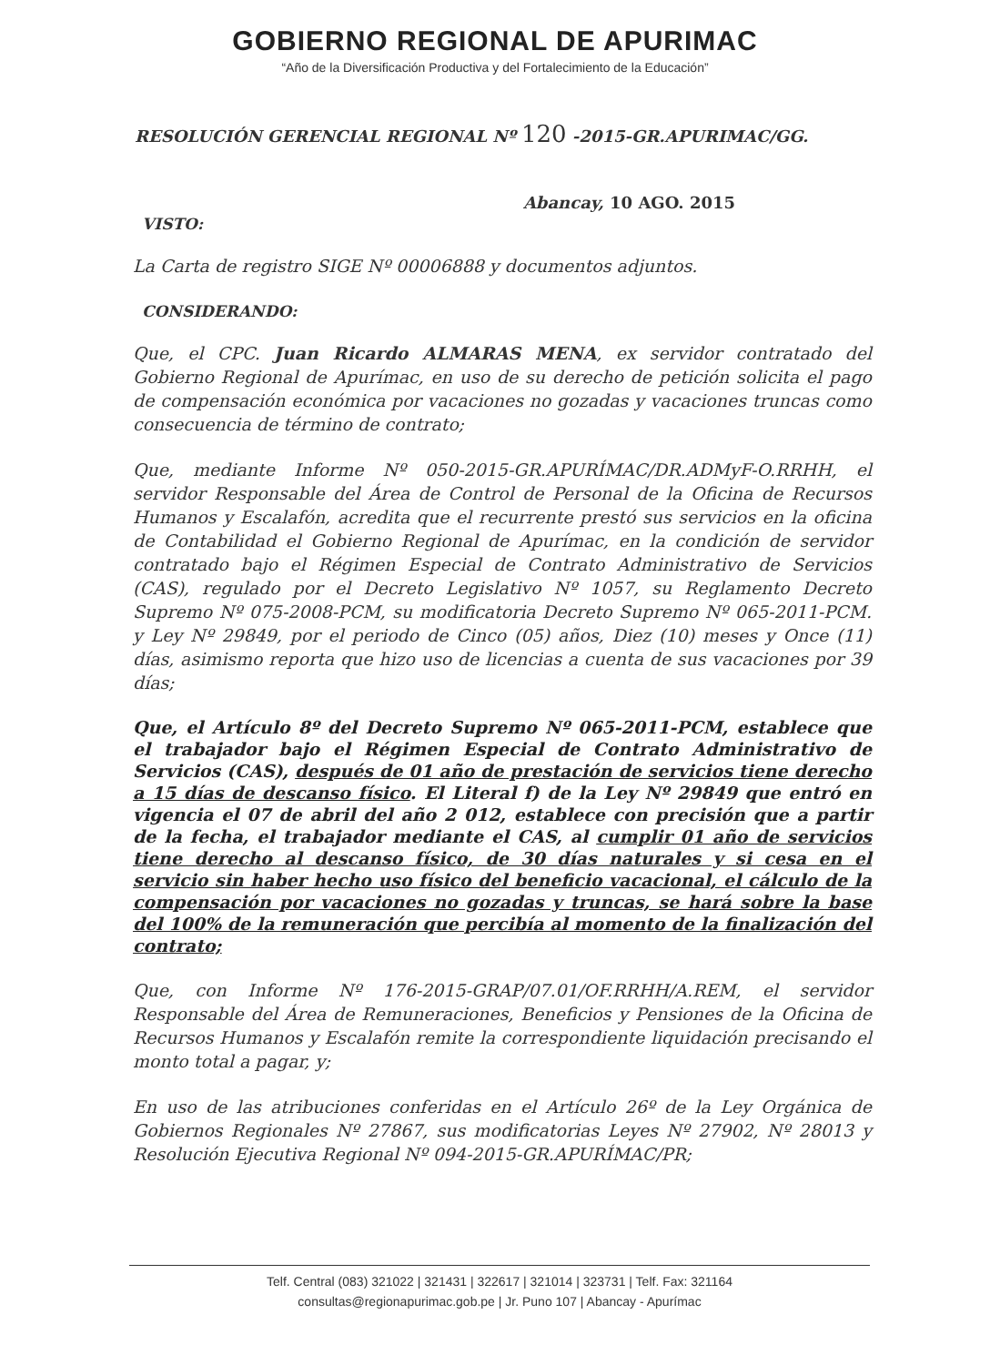GOBIERNO REGIONAL DE APURIMAC
“Año de la Diversificación Productiva y del Fortalecimiento de la Educación”
RESOLUCIÓN GERENCIAL REGIONAL Nº 120 -2015-GR.APURIMAC/GG.
Abancay, 10 AGO. 2015
VISTO:
La Carta de registro SIGE Nº 00006888 y documentos adjuntos.
CONSIDERANDO:
Que, el CPC. Juan Ricardo ALMARAS MENA, ex servidor contratado del Gobierno Regional de Apurímac, en uso de su derecho de petición solicita el pago de compensación económica por vacaciones no gozadas y vacaciones truncas como consecuencia de término de contrato;
Que, mediante Informe Nº 050-2015-GR.APURÍMAC/DR.ADMyF-O.RRHH, el servidor Responsable del Área de Control de Personal de la Oficina de Recursos Humanos y Escalafón, acredita que el recurrente prestó sus servicios en la oficina de Contabilidad el Gobierno Regional de Apurímac, en la condición de servidor contratado bajo el Régimen Especial de Contrato Administrativo de Servicios (CAS), regulado por el Decreto Legislativo Nº 1057, su Reglamento Decreto Supremo Nº 075-2008-PCM, su modificatoria Decreto Supremo Nº 065-2011-PCM. y Ley Nº 29849, por el periodo de Cinco (05) años, Diez (10) meses y Once (11) días, asimismo reporta que hizo uso de licencias a cuenta de sus vacaciones por 39 días;
Que, el Artículo 8º del Decreto Supremo Nº 065-2011-PCM, establece que el trabajador bajo el Régimen Especial de Contrato Administrativo de Servicios (CAS), después de 01 año de prestación de servicios tiene derecho a 15 días de descanso físico. El Literal f) de la Ley Nº 29849 que entró en vigencia el 07 de abril del año 2 012, establece con precisión que a partir de la fecha, el trabajador mediante el CAS, al cumplir 01 año de servicios tiene derecho al descanso físico, de 30 días naturales y si cesa en el servicio sin haber hecho uso físico del beneficio vacacional, el cálculo de la compensación por vacaciones no gozadas y truncas, se hará sobre la base del 100% de la remuneración que percibía al momento de la finalización del contrato;
Que, con Informe Nº 176-2015-GRAP/07.01/OF.RRHH/A.REM, el servidor Responsable del Área de Remuneraciones, Beneficios y Pensiones de la Oficina de Recursos Humanos y Escalafón remite la correspondiente liquidación precisando el monto total a pagar, y;
En uso de las atribuciones conferidas en el Artículo 26º de la Ley Orgánica de Gobiernos Regionales Nº 27867, sus modificatorias Leyes Nº 27902, Nº 28013 y Resolución Ejecutiva Regional Nº 094-2015-GR.APURÍMAC/PR;
Telf. Central (083) 321022 | 321431 | 322617 | 321014 | 323731 | Telf. Fax: 321164
consultas@regionapurimac.gob.pe | Jr. Puno 107 | Abancay - Apurímac